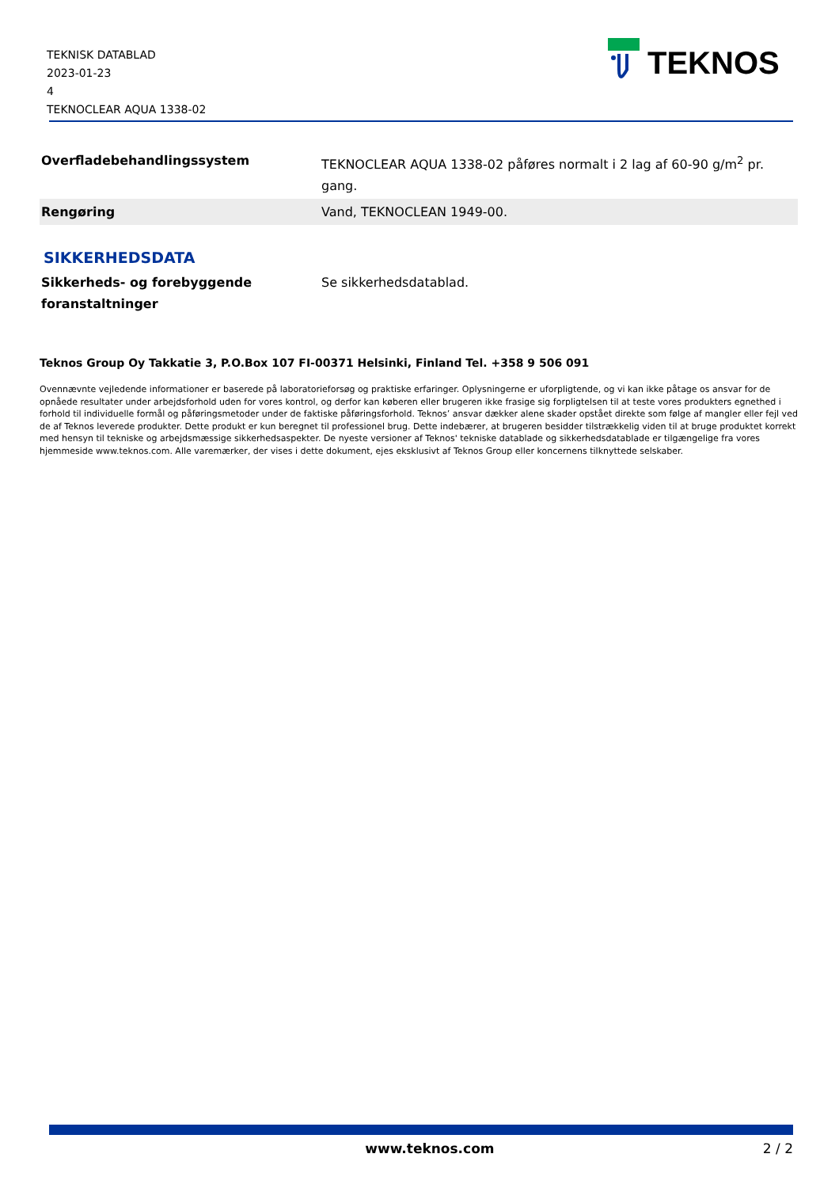TEKNISK DATABLAD
2023-01-23
4
TEKNOCLEAR AQUA 1338-02
TEKNOS
| Overfladebehandlingssystem | TEKNOCLEAR AQUA 1338-02 påføres normalt i 2 lag af 60-90 g/m<sup>2</sup> pr. gang. |
| Rengøring | Vand, TEKNOCLEAN 1949-00. |
SIKKERHEDSDATA
| Sikkerheds- og forebyggende foranstaltninger | Se sikkerhedsdatablad. |
Teknos Group Oy Takkatie 3, P.O.Box 107 FI-00371 Helsinki, Finland Tel. +358 9 506 091
Ovennævnte vejledende informationer er baserede på laboratorieforsøg og praktiske erfaringer. Oplysningerne er uforpligtende, og vi kan ikke påtage os ansvar for de opnåede resultater under arbejdsforhold uden for vores kontrol, og derfor kan køberen eller brugeren ikke frasige sig forpligtelsen til at teste vores produkters egnethed i forhold til individuelle formål og påføringsmetoder under de faktiske påføringsforhold. Teknos’ ansvar dækker alene skader opstået direkte som følge af mangler eller fejl ved de af Teknos leverede produkter. Dette produkt er kun beregnet til professionel brug. Dette indebærer, at brugeren besidder tilstrækkelig viden til at bruge produktet korrekt med hensyn til tekniske og arbejdsmæssige sikkerhedsaspekter. De nyeste versioner af Teknos' tekniske datablade og sikkerhedsdatablade er tilgængelige fra vores hjemmeside www.teknos.com. Alle varemærker, der vises i dette dokument, ejes eksklusivt af Teknos Group eller koncernens tilknyttede selskaber.
www.teknos.com 2 / 2